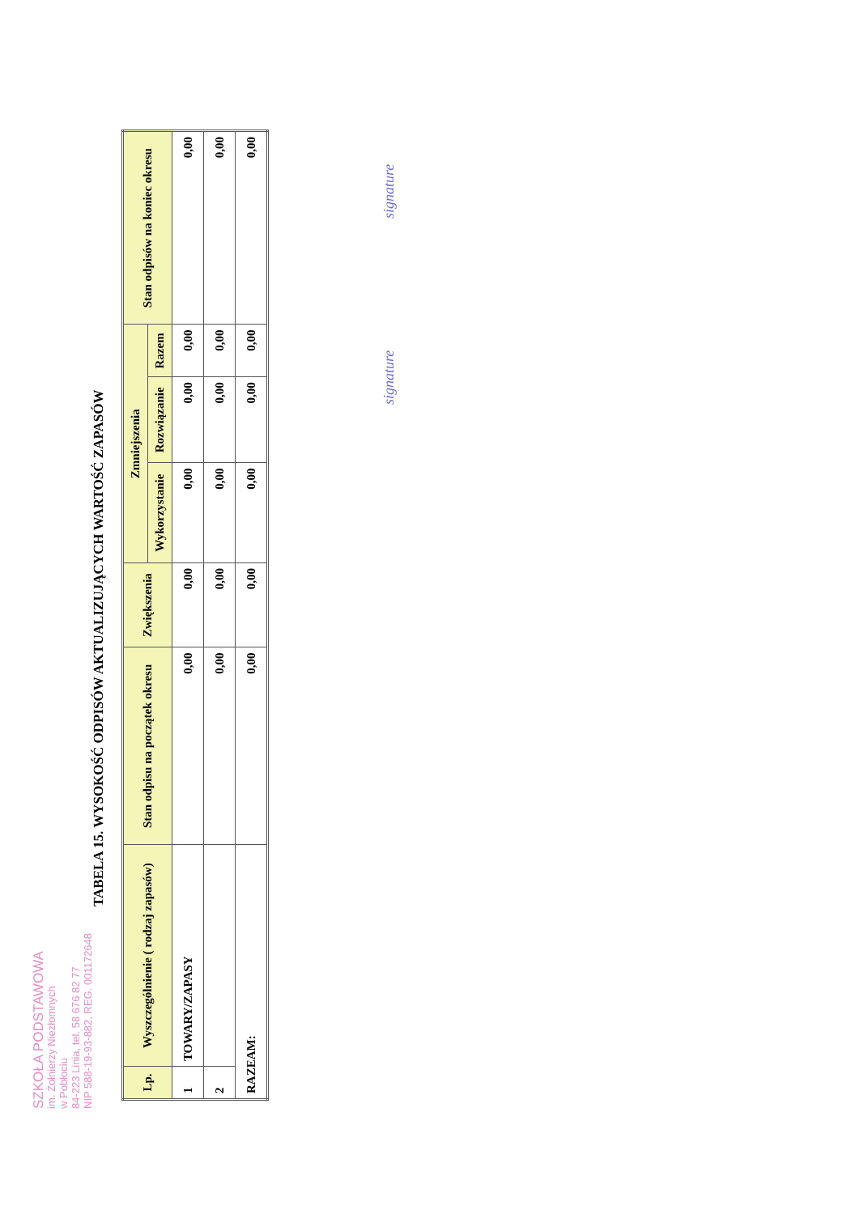SZKOŁA PODSTAWOWA
im. Żołnierzy Niezłomnych
w Pobłociu
84-223 Linia, tel. 58 676 82 77
NIP 588-19-93-882, REG. 001172648
TABELA 15. WYSOKOŚĆ ODPISÓW AKTUALIZUJĄCYCH WARTOŚĆ ZAPASÓW
| Lp. | Wyszczególnienie ( rodzaj zapasów) | Stan odpisu na początek okresu | Zwiększenia | Zmniejszenia | | | Stan odpisów na koniec okresu |
| --- | --- | --- | --- | --- | --- | --- | --- |
| | | | | Wykorzystanie | Rozwiązanie | Razem | |
| 1 | TOWARY/ZAPASY | 0,00 | 0,00 | 0,00 | 0,00 | 0,00 | 0,00 |
| 2 | | 0,00 | 0,00 | 0,00 | 0,00 | 0,00 | 0,00 |
| RAZEAM: | | 0,00 | 0,00 | 0,00 | 0,00 | 0,00 | 0,00 |
signature signature